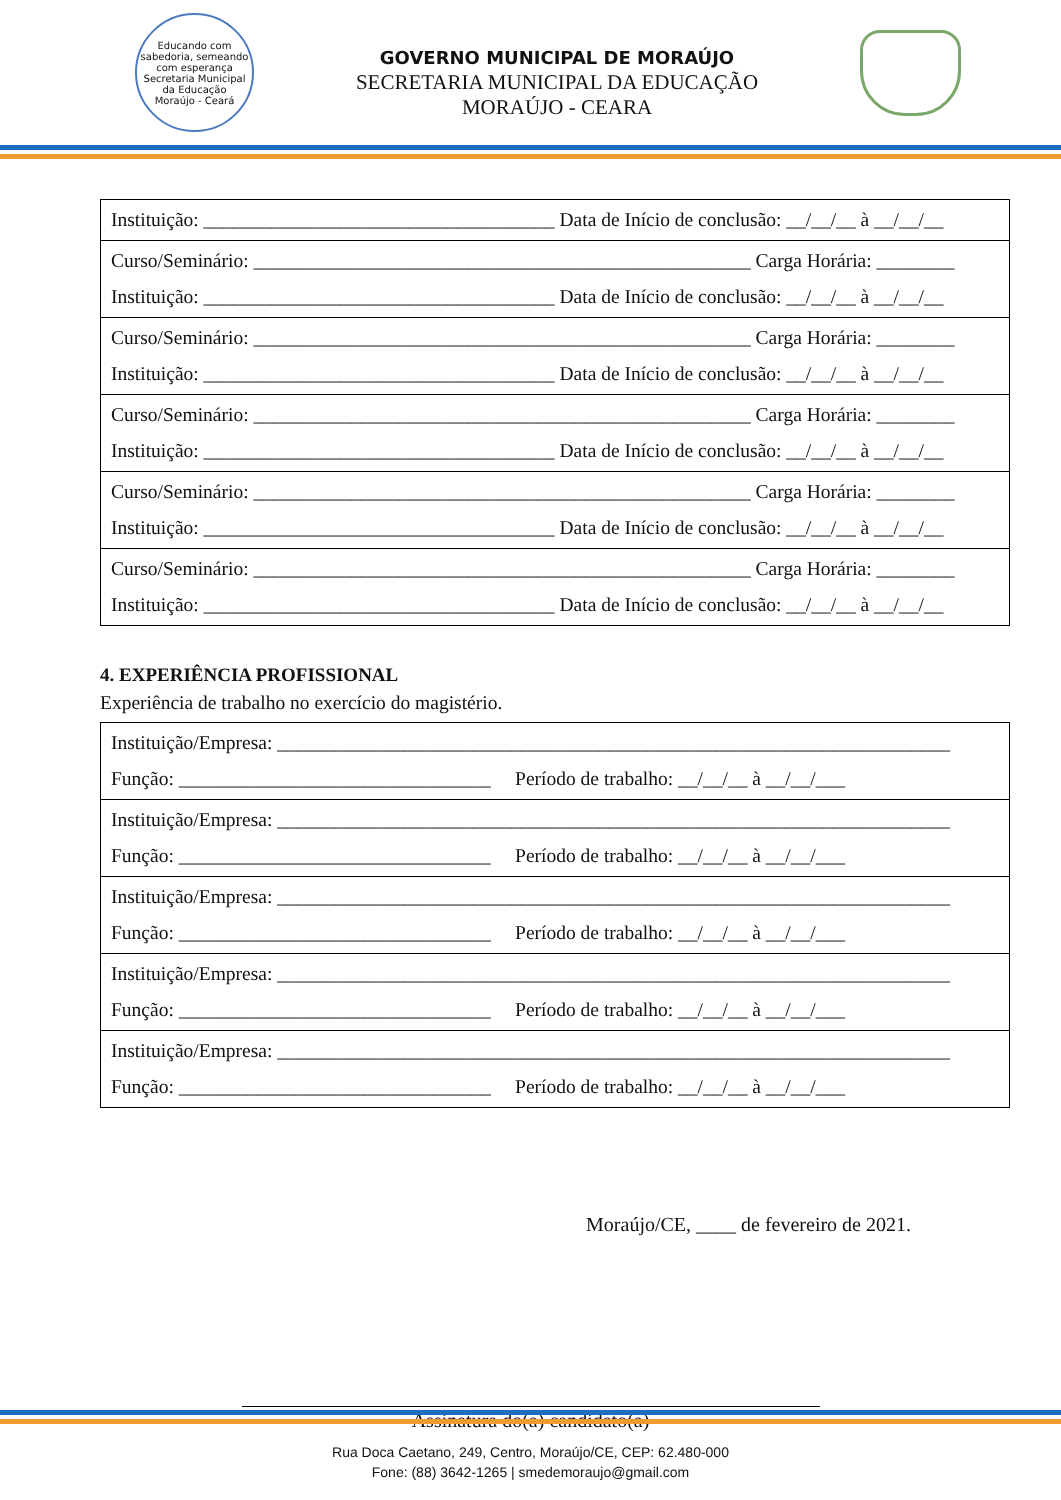Educando com sabedoria, semeando com esperança
Secretaria Municipal da Educação
Moraújo - Ceará
GOVERNO MUNICIPAL DE MORAÚJO
SECRETARIA MUNICIPAL DA EDUCAÇÃO
MORAÚJO - CEARA
| Instituição: ____________________________________ Data de Início de conclusão: __/__/__ à __/__/__ |
| Curso/Seminário: ___________________________________________________ Carga Horária: ________ Instituição: ____________________________________ Data de Início de conclusão: __/__/__ à __/__/__ |
| Curso/Seminário: ___________________________________________________ Carga Horária: ________ Instituição: ____________________________________ Data de Início de conclusão: __/__/__ à __/__/__ |
| Curso/Seminário: ___________________________________________________ Carga Horária: ________ Instituição: ____________________________________ Data de Início de conclusão: __/__/__ à __/__/__ |
| Curso/Seminário: ___________________________________________________ Carga Horária: ________ Instituição: ____________________________________ Data de Início de conclusão: __/__/__ à __/__/__ |
| Curso/Seminário: ___________________________________________________ Carga Horária: ________ Instituição: ____________________________________ Data de Início de conclusão: __/__/__ à __/__/__ |
4. EXPERIÊNCIA PROFISSIONAL
Experiência de trabalho no exercício do magistério.
| Instituição/Empresa: _____________________________________________________________________ Função: ________________________________ Período de trabalho: __/__/__ à __/__/___ |
| Instituição/Empresa: _____________________________________________________________________ Função: ________________________________ Período de trabalho: __/__/__ à __/__/___ |
| Instituição/Empresa: _____________________________________________________________________ Função: ________________________________ Período de trabalho: __/__/__ à __/__/___ |
| Instituição/Empresa: _____________________________________________________________________ Função: ________________________________ Período de trabalho: __/__/__ à __/__/___ |
| Instituição/Empresa: _____________________________________________________________________ Função: ________________________________ Período de trabalho: __/__/__ à __/__/___ |
Moraújo/CE, ____ de fevereiro de 2021.
Assinatura do(a) candidato(a)
Rua Doca Caetano, 249, Centro, Moraújo/CE, CEP: 62.480-000
Fone: (88) 3642-1265 | smedemoraujo@gmail.com